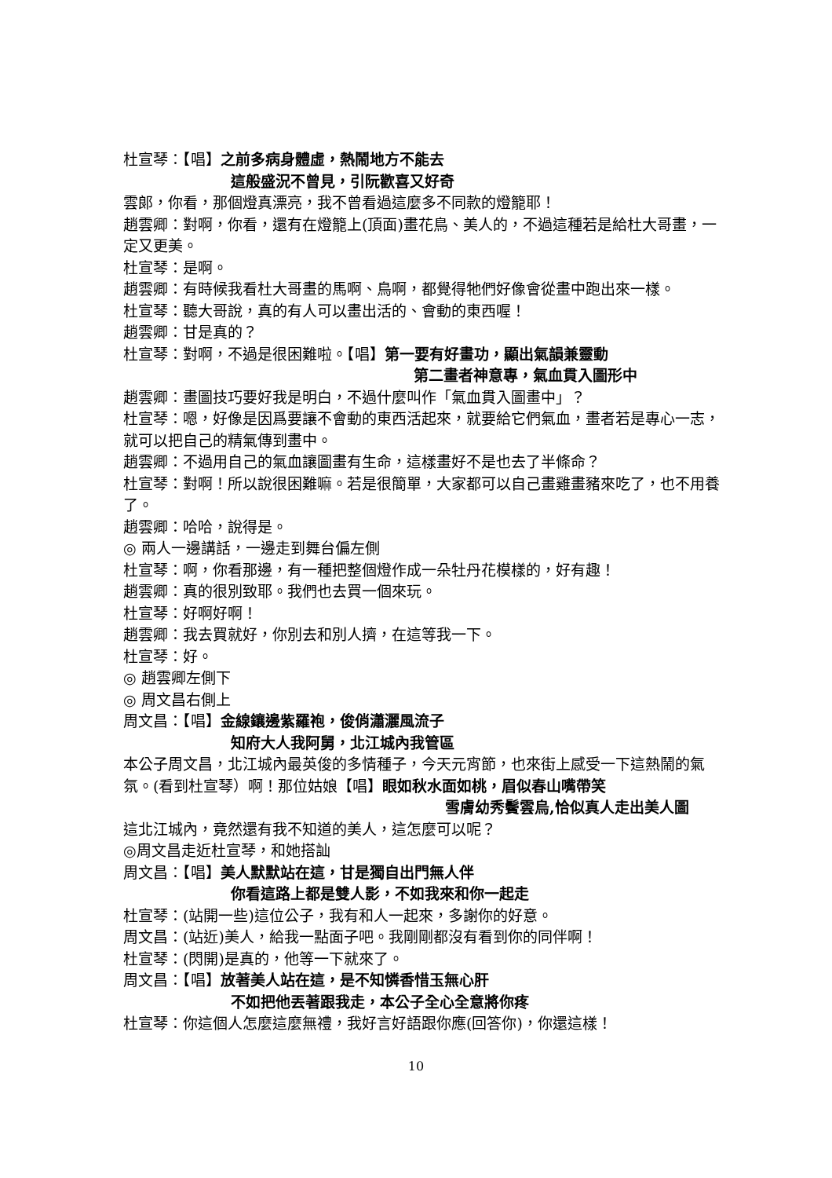杜宣琴：【唱】之前多病身體虛，熱鬧地方不能去
這般盛況不曾見，引阮歡喜又好奇
雲郎，你看，那個燈真漂亮，我不曾看過這麼多不同款的燈籠耶！
趙雲卿：對啊，你看，還有在燈籠上(頂面)畫花鳥、美人的，不過這種若是給杜大哥畫，一定又更美。
杜宣琴：是啊。
趙雲卿：有時候我看杜大哥畫的馬啊、鳥啊，都覺得牠們好像會從畫中跑出來一樣。
杜宣琴：聽大哥說，真的有人可以畫出活的、會動的東西喔！
趙雲卿：甘是真的？
杜宣琴：對啊，不過是很困難啦。【唱】第一要有好畫功，顯出氣韻兼靈動
第二畫者神意專，氣血貫入圖形中
趙雲卿：畫圖技巧要好我是明白，不過什麼叫作「氣血貫入圖畫中」？
杜宣琴：嗯，好像是因爲要讓不會動的東西活起來，就要給它們氣血，畫者若是專心一志，就可以把自己的精氣傳到畫中。
趙雲卿：不過用自己的氣血讓圖畫有生命，這樣畫好不是也去了半條命？
杜宣琴：對啊！所以說很困難嘛。若是很簡單，大家都可以自己畫雞畫豬來吃了，也不用養了。
趙雲卿：哈哈，說得是。
◎ 兩人一邊講話，一邊走到舞台偏左側
杜宣琴：啊，你看那邊，有一種把整個燈作成一朵牡丹花模樣的，好有趣！
趙雲卿：真的很別致耶。我們也去買一個來玩。
杜宣琴：好啊好啊！
趙雲卿：我去買就好，你別去和別人擠，在這等我一下。
杜宣琴：好。
◎ 趙雲卿左側下
◎ 周文昌右側上
周文昌：【唱】金線鑲邊紫羅袍，俊俏瀟灑風流子
知府大人我阿舅，北江城內我管區
本公子周文昌，北江城內最英俊的多情種子，今天元宵節，也來街上感受一下這熱鬧的氣氛。(看到杜宣琴）啊！那位姑娘【唱】眼如秋水面如桃，眉似春山嘴帶笑
雪膚幼秀鬢雲烏,恰似真人走出美人圖
這北江城內，竟然還有我不知道的美人，這怎麼可以呢？
◎周文昌走近杜宣琴，和她搭訕
周文昌：【唱】美人默默站在這，甘是獨自出門無人伴
你看這路上都是雙人影，不如我來和你一起走
杜宣琴：(站開一些)這位公子，我有和人一起來，多謝你的好意。
周文昌：(站近)美人，給我一點面子吧。我剛剛都沒有看到你的同伴啊！
杜宣琴：(閃開)是真的，他等一下就來了。
周文昌：【唱】放著美人站在這，是不知憐香惜玉無心肝
不如把他丟著跟我走，本公子全心全意將你疼
杜宣琴：你這個人怎麼這麼無禮，我好言好語跟你應(回答你)，你還這樣！
10